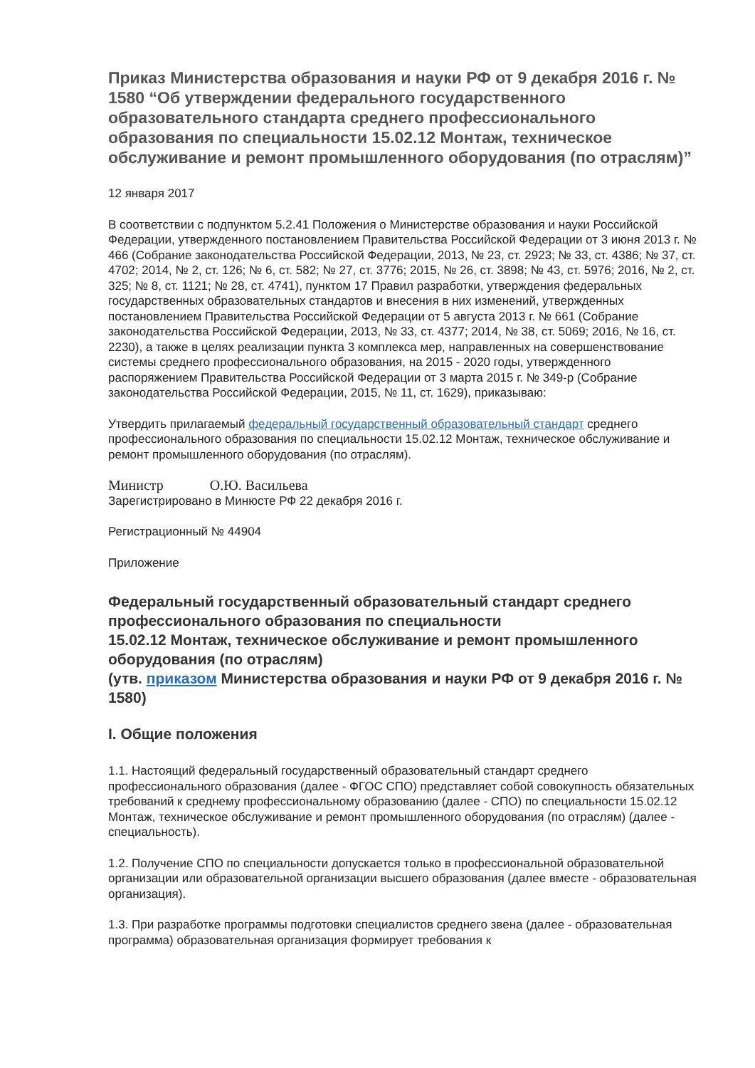Приказ Министерства образования и науки РФ от 9 декабря 2016 г. № 1580 “Об утверждении федерального государственного образовательного стандарта среднего профессионального образования по специальности 15.02.12 Монтаж, техническое обслуживание и ремонт промышленного оборудования (по отраслям)”
12 января 2017
В соответствии с подпунктом 5.2.41 Положения о Министерстве образования и науки Российской Федерации, утвержденного постановлением Правительства Российской Федерации от 3 июня 2013 г. № 466 (Собрание законодательства Российской Федерации, 2013, № 23, ст. 2923; № 33, ст. 4386; № 37, ст. 4702; 2014, № 2, ст. 126; № 6, ст. 582; № 27, ст. 3776; 2015, № 26, ст. 3898; № 43, ст. 5976; 2016, № 2, ст. 325; № 8, ст. 1121; № 28, ст. 4741), пунктом 17 Правил разработки, утверждения федеральных государственных образовательных стандартов и внесения в них изменений, утвержденных постановлением Правительства Российской Федерации от 5 августа 2013 г. № 661 (Собрание законодательства Российской Федерации, 2013, № 33, ст. 4377; 2014, № 38, ст. 5069; 2016, № 16, ст. 2230), а также в целях реализации пункта 3 комплекса мер, направленных на совершенствование системы среднего профессионального образования, на 2015 - 2020 годы, утвержденного распоряжением Правительства Российской Федерации от 3 марта 2015 г. № 349-р (Собрание законодательства Российской Федерации, 2015, № 11, ст. 1629), приказываю:
Утвердить прилагаемый федеральный государственный образовательный стандарт среднего профессионального образования по специальности 15.02.12 Монтаж, техническое обслуживание и ремонт промышленного оборудования (по отраслям).
Министр О.Ю. Васильева
Зарегистрировано в Минюсте РФ 22 декабря 2016 г.
Регистрационный № 44904
Приложение
Федеральный государственный образовательный стандарт среднего профессионального образования по специальности
15.02.12 Монтаж, техническое обслуживание и ремонт промышленного оборудования (по отраслям)
(утв. приказом Министерства образования и науки РФ от 9 декабря 2016 г. № 1580)
I. Общие положения
1.1. Настоящий федеральный государственный образовательный стандарт среднего профессионального образования (далее - ФГОС СПО) представляет собой совокупность обязательных требований к среднему профессиональному образованию (далее - СПО) по специальности 15.02.12 Монтаж, техническое обслуживание и ремонт промышленного оборудования (по отраслям) (далее - специальность).
1.2. Получение СПО по специальности допускается только в профессиональной образовательной организации или образовательной организации высшего образования (далее вместе - образовательная организация).
1.3. При разработке программы подготовки специалистов среднего звена (далее - образовательная программа) образовательная организация формирует требования к